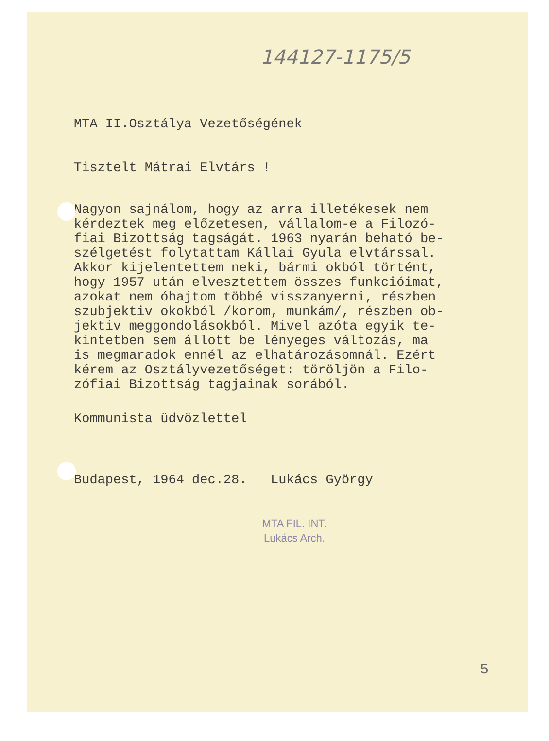144127-1175/5
MTA II.Osztálya Vezetőségének
Tisztelt Mátrai Elvtárs !
Nagyon sajnálom, hogy az arra illetékesek nem
kérdeztek meg előzetesen, vállalom-e a Filozó-
fiai Bizottság tagságát. 1963 nyarán beható be-
szélgetést folytattam Kállai Gyula elvtárssal.
Akkor kijelentettem neki, bármi okból történt,
hogy 1957 után elvesztettem összes funkcióimat,
azokat nem óhajtom többé visszanyerni, részben
szubjektiv okokból /korom, munkám/, részben ob-
jektiv meggondolásokból. Mivel azóta egyik te-
kintetben sem állott be lényeges változás, ma
is megmaradok ennél az elhatározásomnál. Ezért
kérem az Osztályvezetőséget: töröljön a Filo-
zófiai Bizottság tagjainak sorából.
Kommunista üdvözlettel
Budapest, 1964 dec.28. Lukács György
MTA FIL. INT.
Lukács Arch.
5